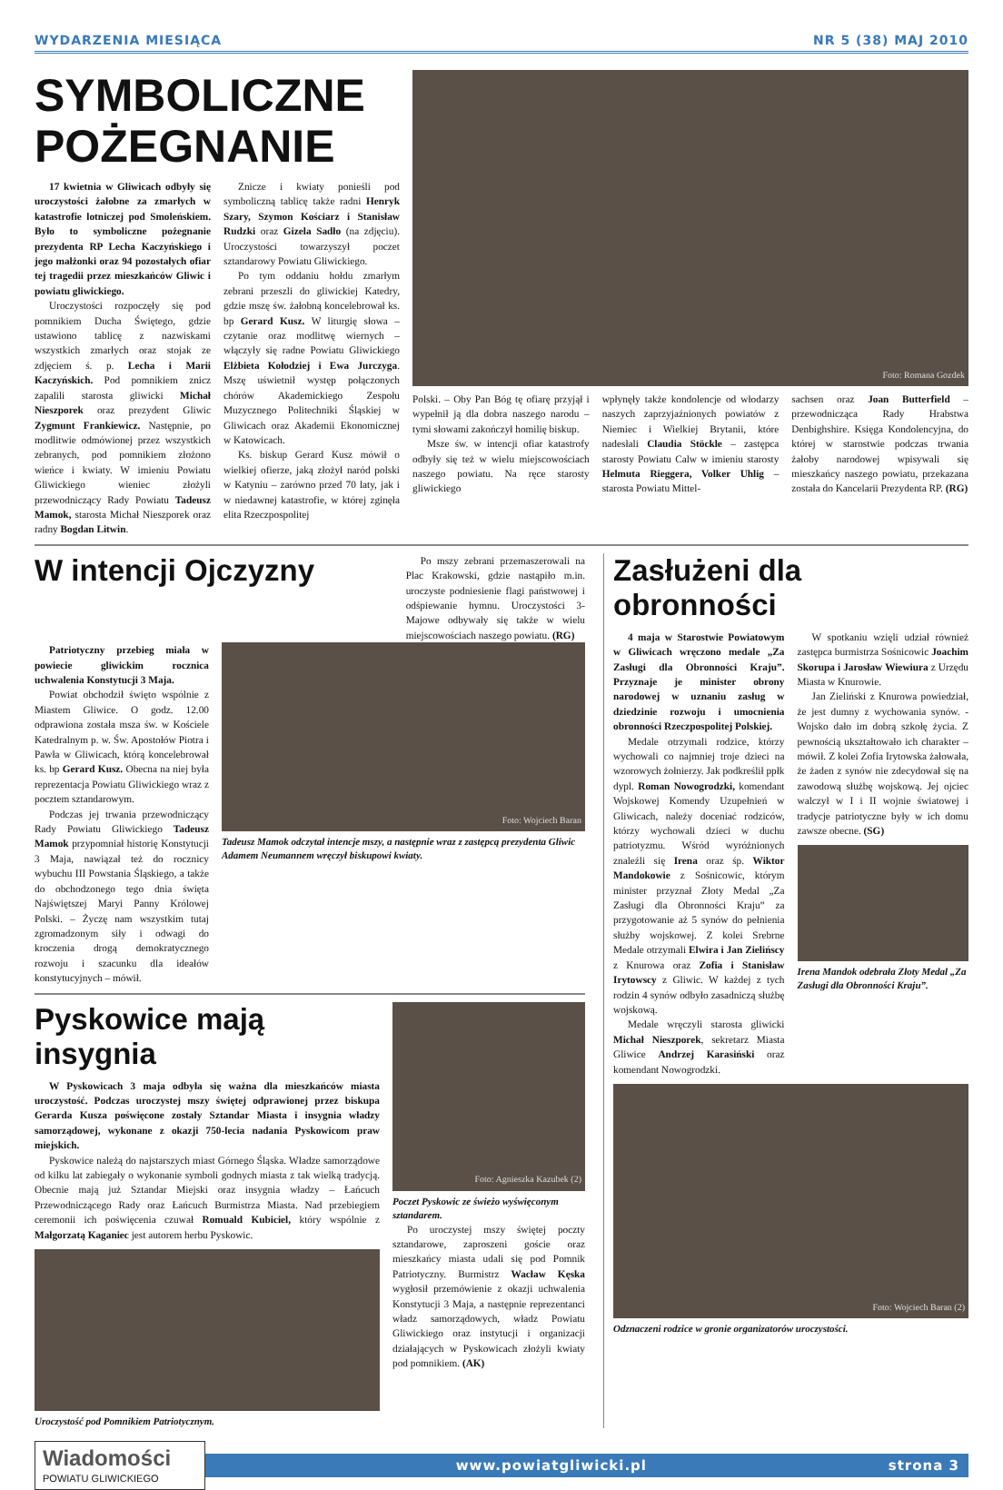WYDARZENIA MIESIĄCA NR 5 (38) MAJ 2010
SYMBOLICZNE POŻEGNANIE
17 kwietnia w Gliwicach odbyły się uroczystości żałobne za zmarłych w katastrofie lotniczej pod Smoleńskiem. Było to symboliczne pożegnanie prezydenta RP Lecha Kaczyńskiego i jego małżonki oraz 94 pozostałych ofiar tej tragedii przez mieszkańców Gliwic i powiatu gliwickiego.
Uroczystości rozpoczęły się pod pomnikiem Ducha Świętego, gdzie ustawiono tablicę z nazwiskami wszystkich zmarłych oraz stojak ze zdjęciem ś. p. Lecha i Marii Kaczyńskich. Pod pomnikiem znicz zapalili starosta gliwicki Michał Nieszporek oraz prezydent Gliwic Zygmunt Frankiewicz. Następnie, po modlitwie odmówionej przez wszystkich zebranych, pod pomnikiem złożono wieńce i kwiaty. W imieniu Powiatu Gliwickiego wieniec złożyli przewodniczący Rady Powiatu Tadeusz Mamok, starosta Michał Nieszporek oraz radny Bogdan Litwin.
Znicze i kwiaty ponieśli pod symboliczną tablicę także radni Henryk Szary, Szymon Kościarz i Stanisław Rudzki oraz Gizela Sadło (na zdjęciu). Uroczystości towarzyszył poczet sztandarowy Powiatu Gliwickiego.
Po tym oddaniu hołdu zmarłym zebrani przeszli do gliwickiej Katedry, gdzie mszę św. żałobną koncelebrował ks. bp Gerard Kusz. W liturgię słowa – czytanie oraz modlitwę wiernych – włączyły się radne Powiatu Gliwickiego Elżbieta Kołodziej i Ewa Jurczyga. Mszę uświetnił występ połączonych chórów Akademickiego Zespołu Muzycznego Politechniki Śląskiej w Gliwicach oraz Akademii Ekonomicznej w Katowicach.
Ks. biskup Gerard Kusz mówił o wielkiej ofierze, jaką złożył naród polski w Katyniu – zarówno przed 70 laty, jak i w niedawnej katastrofie, w której zginęła elita Rzeczpospolitej
Foto: Romana Gozdek
Polski. – Oby Pan Bóg tę ofiarę przyjął i wypełnił ją dla dobra naszego narodu – tymi słowami zakończył homilię biskup.
Msze św. w intencji ofiar katastrofy odbyły się też w wielu miejscowościach naszego powiatu. Na ręce starosty gliwickiego
wpłynęły także kondolencje od włodarzy naszych zaprzyjaźnionych powiatów z Niemiec i Wielkiej Brytanii, które nadesłali Claudia Stöckle – zastępca starosty Powiatu Calw w imieniu starosty Helmuta Rieggera, Volker Uhlig – starosta Powiatu Mittel-
sachsen oraz Joan Butterfield – przewodnicząca Rady Hrabstwa Denbighshire. Księga Kondolencyjna, do której w starostwie podczas trwania żałoby narodowej wpisywali się mieszkańcy naszego powiatu, przekazana została do Kancelarii Prezydenta RP. (RG)
W intencji Ojczyzny
Po mszy zebrani przemaszerowali na Plac Krakowski, gdzie nastąpiło m.in. uroczyste podniesienie flagi państwowej i odśpiewanie hymnu. Uroczystości 3-Majowe odbywały się także w wielu miejscowościach naszego powiatu. (RG)
Patriotyczny przebieg miała w powiecie gliwickim rocznica uchwalenia Konstytucji 3 Maja.
Powiat obchodził święto wspólnie z Miastem Gliwice. O godz. 12.00 odprawiona została msza św. w Kościele Katedralnym p. w. Św. Apostołów Piotra i Pawła w Gliwicach, którą koncelebrował ks. bp Gerard Kusz. Obecna na niej była reprezentacja Powiatu Gliwickiego wraz z pocztem sztandarowym.
Podczas jej trwania przewodniczący Rady Powiatu Gliwickiego Tadeusz Mamok przypomniał historię Konstytucji 3 Maja, nawiązał też do rocznicy wybuchu III Powstania Śląskiego, a także do obchodzonego tego dnia święta Najświętszej Maryi Panny Królowej Polski. – Życzę nam wszystkim tutaj zgromadzonym siły i odwagi do kroczenia drogą demokratycznego rozwoju i szacunku dla ideałów konstytucyjnych – mówił.
Foto: Wojciech Baran
Tadeusz Mamok odczytał intencje mszy, a następnie wraz z zastępcą prezydenta Gliwic Adamem Neumannem wręczył biskupowi kwiaty.
Pyskowice mają insygnia
W Pyskowicach 3 maja odbyła się ważna dla mieszkańców miasta uroczystość. Podczas uroczystej mszy świętej odprawionej przez biskupa Gerarda Kusza poświęcone zostały Sztandar Miasta i insygnia władzy samorządowej, wykonane z okazji 750-lecia nadania Pyskowicom praw miejskich.
Pyskowice należą do najstarszych miast Górnego Śląska. Władze samorządowe od kilku lat zabiegały o wykonanie symboli godnych miasta z tak wielką tradycją. Obecnie mają już Sztandar Miejski oraz insygnia władzy – Łańcuch Przewodniczącego Rady oraz Łańcuch Burmistrza Miasta. Nad przebiegiem ceremonii ich poświęcenia czuwał Romuald Kubiciel, który wspólnie z Małgorzatą Kaganiec jest autorem herbu Pyskowic.
Uroczystość pod Pomnikiem Patriotycznym.
Foto: Agnieszka Kazubek (2)
Poczet Pyskowic ze świeżo wyświęconym sztandarem.
Po uroczystej mszy świętej poczty sztandarowe, zaproszeni goście oraz mieszkańcy miasta udali się pod Pomnik Patriotyczny. Burmistrz Wacław Kęska wygłosił przemówienie z okazji uchwalenia Konstytucji 3 Maja, a następnie reprezentanci władz samorządowych, władz Powiatu Gliwickiego oraz instytucji i organizacji działających w Pyskowicach złożyli kwiaty pod pomnikiem. (AK)
Zasłużeni dla obronności
4 maja w Starostwie Powiatowym w Gliwicach wręczono medale „Za Zasługi dla Obronności Kraju”. Przyznaje je minister obrony narodowej w uznaniu zasług w dziedzinie rozwoju i umocnienia obronności Rzeczpospolitej Polskiej.
Medale otrzymali rodzice, którzy wychowali co najmniej troje dzieci na wzorowych żołnierzy. Jak podkreślił ppłk dypl. Roman Nowogrodzki, komendant Wojskowej Komendy Uzupełnień w Gliwicach, należy doceniać rodziców, którzy wychowali dzieci w duchu patriotyzmu. Wśród wyróżnionych znaleźli się Irena oraz śp. Wiktor Mandokowie z Sośnicowic, którym minister przyznał Złoty Medal „Za Zasługi dla Obronności Kraju” za przygotowanie aż 5 synów do pełnienia służby wojskowej. Z kolei Srebrne Medale otrzymali Elwira i Jan Zielińscy z Knurowa oraz Zofia i Stanisław Irytowscy z Gliwic. W każdej z tych rodzin 4 synów odbyło zasadniczą służbę wojskową.
Medale wręczyli starosta gliwicki Michał Nieszporek, sekretarz Miasta Gliwice Andrzej Karasiński oraz komendant Nowogrodzki.
W spotkaniu wzięli udział również zastępca burmistrza Sośnicowic Joachim Skorupa i Jarosław Wiewiura z Urzędu Miasta w Knurowie.
Jan Zieliński z Knurowa powiedział, że jest dumny z wychowania synów. -Wojsko dało im dobrą szkołę życia. Z pewnością ukształtowało ich charakter – mówił. Z kolei Zofia Irytowska żałowała, że żaden z synów nie zdecydował się na zawodową służbę wojskową. Jej ojciec walczył w I i II wojnie światowej i tradycje patriotyczne były w ich domu zawsze obecne. (SG)
Irena Mandok odebrała Złoty Medal „Za Zasługi dla Obronności Kraju”.
Foto: Wojciech Baran (2)
Odznaczeni rodzice w gronie organizatorów uroczystości.
Wiadomości
POWIATU GLIWICKIEGO
www.powiatgliwicki.pl strona 3